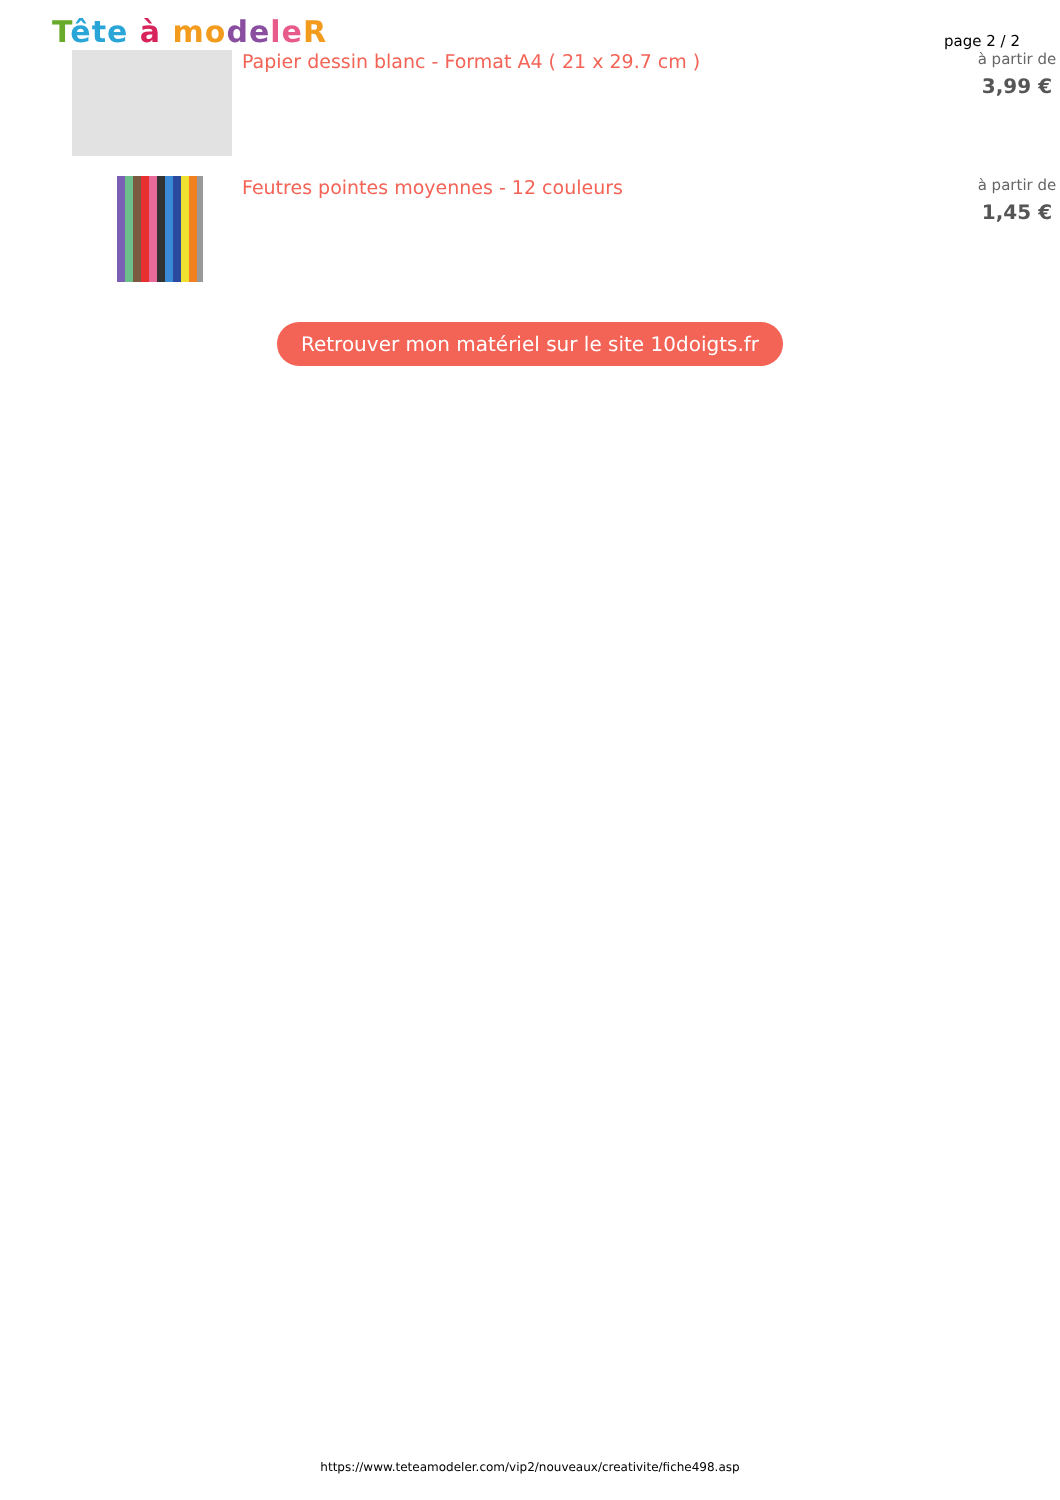Tête à mo de le R
page 2 / 2
Papier dessin blanc - Format A4 ( 21 x 29.7 cm )
à partir de
3,99 €
Feutres pointes moyennes - 12 couleurs
à partir de
1,45 €
Retrouver mon matériel sur le site 10doigts.fr
https://www.teteamodeler.com/vip2/nouveaux/creativite/fiche498.asp